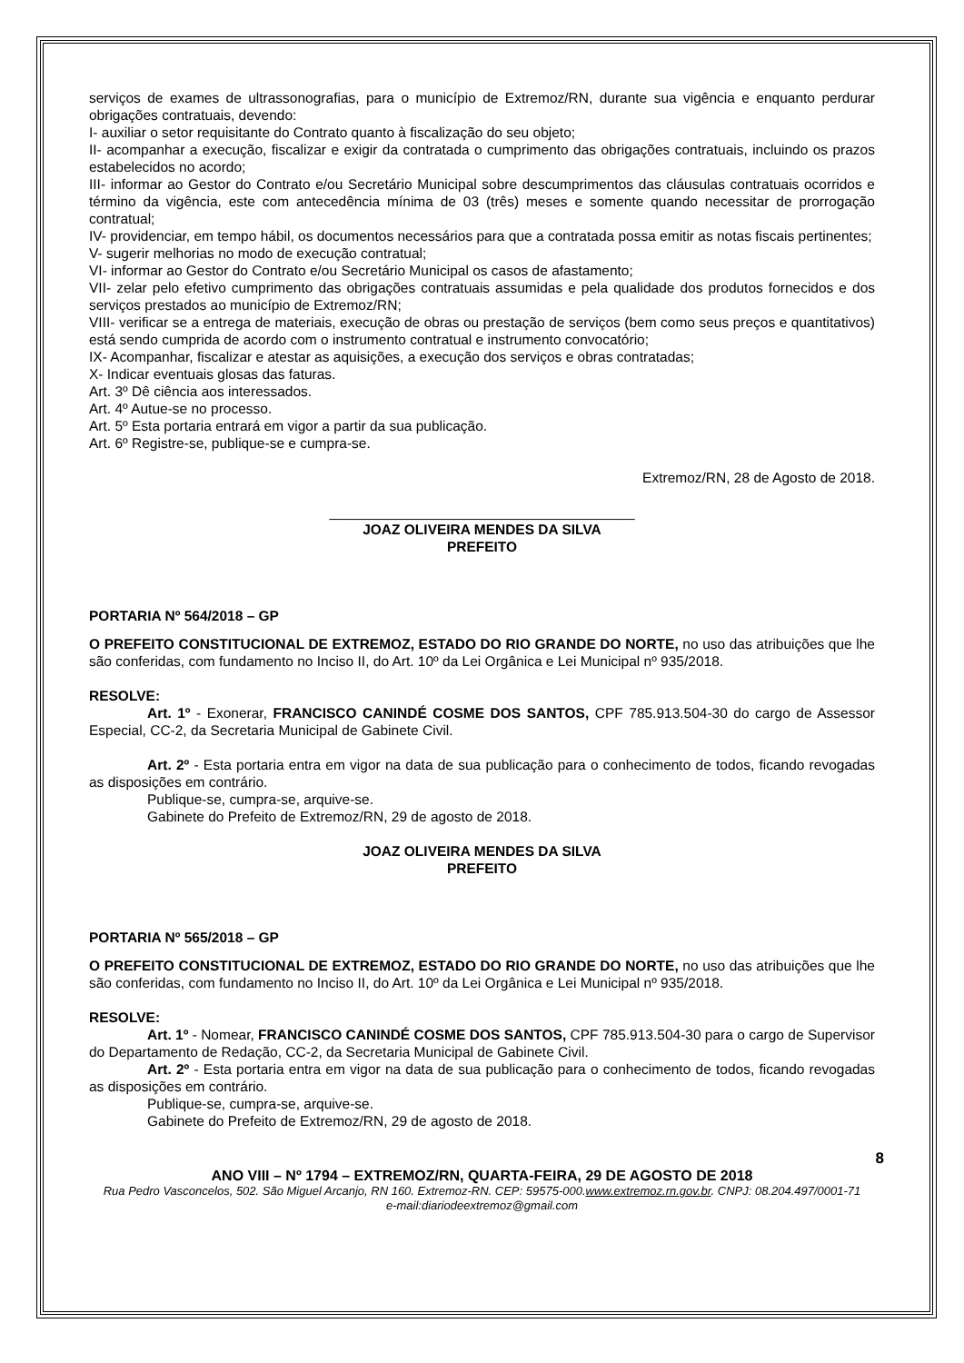serviços de exames de ultrassonografias, para o município de Extremoz/RN, durante sua vigência e enquanto perdurar obrigações contratuais, devendo:
I- auxiliar o setor requisitante do Contrato quanto à fiscalização do seu objeto;
II- acompanhar a execução, fiscalizar e exigir da contratada o cumprimento das obrigações contratuais, incluindo os prazos estabelecidos no acordo;
III- informar ao Gestor do Contrato e/ou Secretário Municipal sobre descumprimentos das cláusulas contratuais ocorridos e término da vigência, este com antecedência mínima de 03 (três) meses e somente quando necessitar de prorrogação contratual;
IV- providenciar, em tempo hábil, os documentos necessários para que a contratada possa emitir as notas fiscais pertinentes;
V- sugerir melhorias no modo de execução contratual;
VI- informar ao Gestor do Contrato e/ou Secretário Municipal os casos de afastamento;
VII- zelar pelo efetivo cumprimento das obrigações contratuais assumidas e pela qualidade dos produtos fornecidos e dos serviços prestados ao município de Extremoz/RN;
VIII- verificar se a entrega de materiais, execução de obras ou prestação de serviços (bem como seus preços e quantitativos) está sendo cumprida de acordo com o instrumento contratual e instrumento convocatório;
IX- Acompanhar, fiscalizar e atestar as aquisições, a execução dos serviços e obras contratadas;
X- Indicar eventuais glosas das faturas.
Art. 3º Dê ciência aos interessados.
Art. 4º Autue-se no processo.
Art. 5º Esta portaria entrará em vigor a partir da sua publicação.
Art. 6º Registre-se, publique-se e cumpra-se.
Extremoz/RN, 28 de Agosto de 2018.
_______________________________________
JOAZ OLIVEIRA MENDES DA SILVA
PREFEITO
PORTARIA Nº 564/2018 – GP
O PREFEITO CONSTITUCIONAL DE EXTREMOZ, ESTADO DO RIO GRANDE DO NORTE, no uso das atribuições que lhe são conferidas, com fundamento no Inciso II, do Art. 10º da Lei Orgânica e Lei Municipal nº 935/2018.
RESOLVE:
Art. 1º - Exonerar, FRANCISCO CANINDÉ COSME DOS SANTOS, CPF 785.913.504-30 do cargo de Assessor Especial, CC-2, da Secretaria Municipal de Gabinete Civil.
Art. 2º - Esta portaria entra em vigor na data de sua publicação para o conhecimento de todos, ficando revogadas as disposições em contrário.
Publique-se, cumpra-se, arquive-se.
Gabinete do Prefeito de Extremoz/RN, 29 de agosto de 2018.
JOAZ OLIVEIRA MENDES DA SILVA
PREFEITO
PORTARIA Nº 565/2018 – GP
O PREFEITO CONSTITUCIONAL DE EXTREMOZ, ESTADO DO RIO GRANDE DO NORTE, no uso das atribuições que lhe são conferidas, com fundamento no Inciso II, do Art. 10º da Lei Orgânica e Lei Municipal nº 935/2018.
RESOLVE:
Art. 1º - Nomear, FRANCISCO CANINDÉ COSME DOS SANTOS, CPF 785.913.504-30 para o cargo de Supervisor do Departamento de Redação, CC-2, da Secretaria Municipal de Gabinete Civil.
Art. 2º - Esta portaria entra em vigor na data de sua publicação para o conhecimento de todos, ficando revogadas as disposições em contrário.
Publique-se, cumpra-se, arquive-se.
Gabinete do Prefeito de Extremoz/RN, 29 de agosto de 2018.
8
ANO VIII – Nº 1794 – EXTREMOZ/RN, QUARTA-FEIRA, 29 DE AGOSTO DE 2018
Rua Pedro Vasconcelos, 502. São Miguel Arcanjo, RN 160. Extremoz-RN. CEP: 59575-000.www.extremoz.rn.gov.br. CNPJ: 08.204.497/0001-71
e-mail:diariodeextremoz@gmail.com